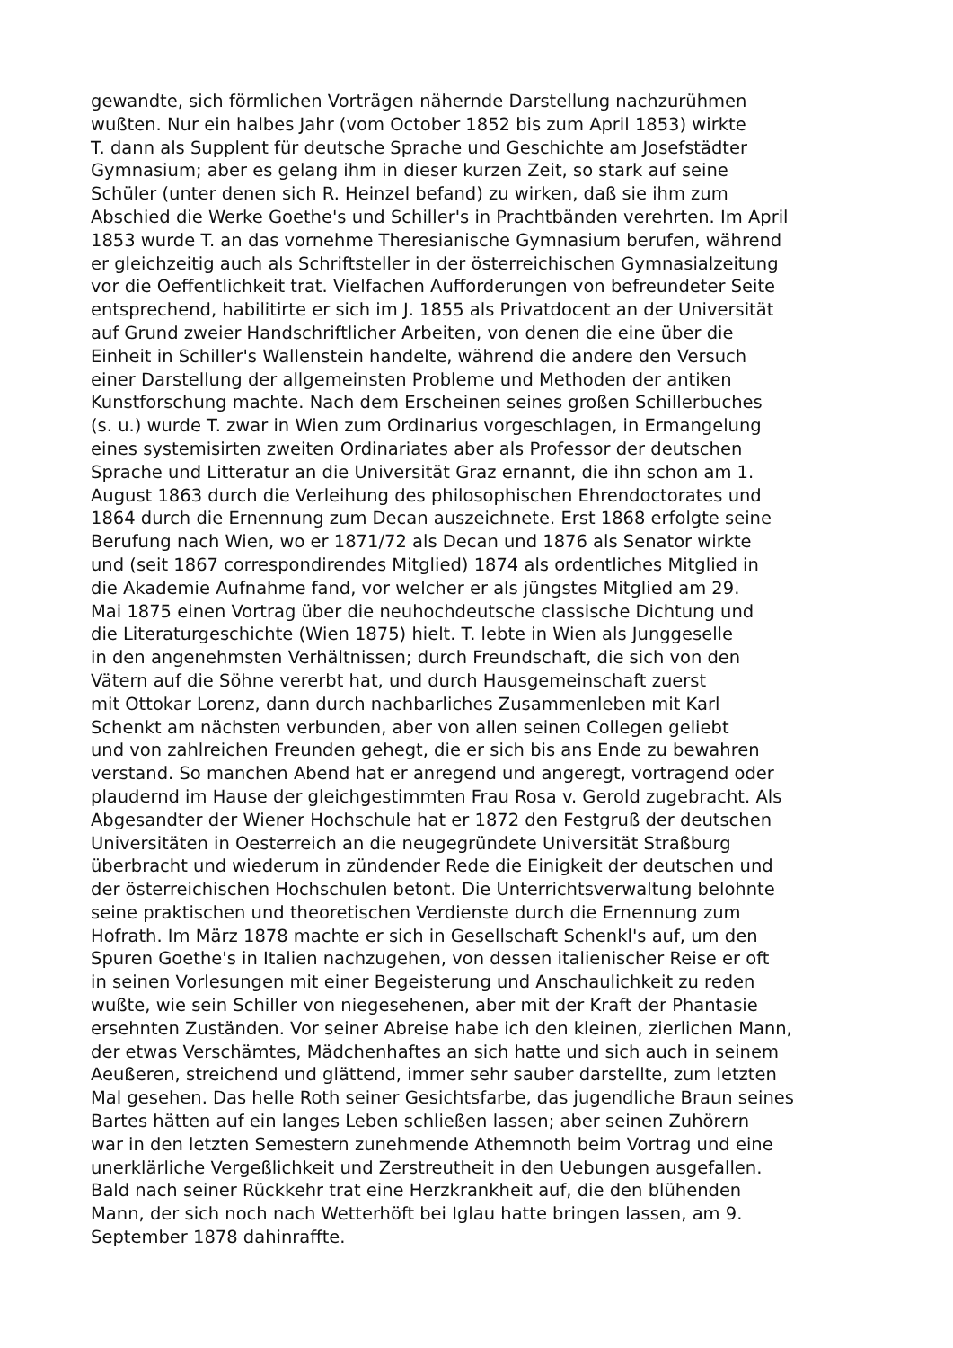gewandte, sich förmlichen Vorträgen nähernde Darstellung nachzurühmen
wußten. Nur ein halbes Jahr (vom October 1852 bis zum April 1853) wirkte
T. dann als Supplent für deutsche Sprache und Geschichte am Josefstädter
Gymnasium; aber es gelang ihm in dieser kurzen Zeit, so stark auf seine
Schüler (unter denen sich R. Heinzel befand) zu wirken, daß sie ihm zum
Abschied die Werke Goethe's und Schiller's in Prachtbänden verehrten. Im April
1853 wurde T. an das vornehme Theresianische Gymnasium berufen, während
er gleichzeitig auch als Schriftsteller in der österreichischen Gymnasialzeitung
vor die Oeffentlichkeit trat. Vielfachen Aufforderungen von befreundeter Seite
entsprechend, habilitirte er sich im J. 1855 als Privatdocent an der Universität
auf Grund zweier Handschriftlicher Arbeiten, von denen die eine über die
Einheit in Schiller's Wallenstein handelte, während die andere den Versuch
einer Darstellung der allgemeinsten Probleme und Methoden der antiken
Kunstforschung machte. Nach dem Erscheinen seines großen Schillerbuches
(s. u.) wurde T. zwar in Wien zum Ordinarius vorgeschlagen, in Ermangelung
eines systemisirten zweiten Ordinariates aber als Professor der deutschen
Sprache und Litteratur an die Universität Graz ernannt, die ihn schon am 1.
August 1863 durch die Verleihung des philosophischen Ehrendoctorates und
1864 durch die Ernennung zum Decan auszeichnete. Erst 1868 erfolgte seine
Berufung nach Wien, wo er 1871/72 als Decan und 1876 als Senator wirkte
und (seit 1867 correspondirendes Mitglied) 1874 als ordentliches Mitglied in
die Akademie Aufnahme fand, vor welcher er als jüngstes Mitglied am 29.
Mai 1875 einen Vortrag über die neuhochdeutsche classische Dichtung und
die Literaturgeschichte (Wien 1875) hielt. T. lebte in Wien als Junggeselle
in den angenehmsten Verhältnissen; durch Freundschaft, die sich von den
Vätern auf die Söhne vererbt hat, und durch Hausgemeinschaft zuerst
mit Ottokar Lorenz, dann durch nachbarliches Zusammenleben mit Karl
Schenkt am nächsten verbunden, aber von allen seinen Collegen geliebt
und von zahlreichen Freunden gehegt, die er sich bis ans Ende zu bewahren
verstand. So manchen Abend hat er anregend und angeregt, vortragend oder
plaudernd im Hause der gleichgestimmten Frau Rosa v. Gerold zugebracht. Als
Abgesandter der Wiener Hochschule hat er 1872 den Festgruß der deutschen
Universitäten in Oesterreich an die neugegründete Universität Straßburg
überbracht und wiederum in zündender Rede die Einigkeit der deutschen und
der österreichischen Hochschulen betont. Die Unterrichtsverwaltung belohnte
seine praktischen und theoretischen Verdienste durch die Ernennung zum
Hofrath. Im März 1878 machte er sich in Gesellschaft Schenkl's auf, um den
Spuren Goethe's in Italien nachzugehen, von dessen italienischer Reise er oft
in seinen Vorlesungen mit einer Begeisterung und Anschaulichkeit zu reden
wußte, wie sein Schiller von niegesehenen, aber mit der Kraft der Phantasie
ersehnten Zuständen. Vor seiner Abreise habe ich den kleinen, zierlichen Mann,
der etwas Verschämtes, Mädchenhaftes an sich hatte und sich auch in seinem
Aeußeren, streichend und glättend, immer sehr sauber darstellte, zum letzten
Mal gesehen. Das helle Roth seiner Gesichtsfarbe, das jugendliche Braun seines
Bartes hätten auf ein langes Leben schließen lassen; aber seinen Zuhörern
war in den letzten Semestern zunehmende Athemnoth beim Vortrag und eine
unerklärliche Vergeßlichkeit und Zerstreutheit in den Uebungen ausgefallen.
Bald nach seiner Rückkehr trat eine Herzkrankheit auf, die den blühenden
Mann, der sich noch nach Wetterhöft bei Iglau hatte bringen lassen, am 9.
September 1878 dahinraffte.